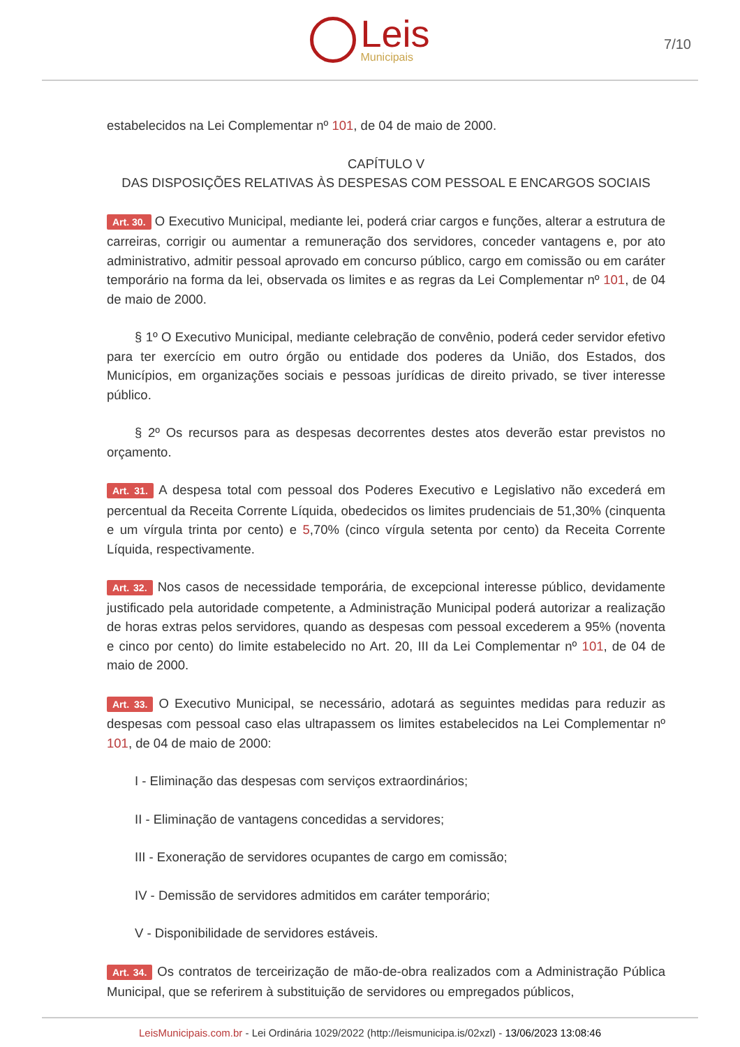Leis
Municipais
7/10
estabelecidos na Lei Complementar nº 101, de 04 de maio de 2000.
CAPÍTULO V
DAS DISPOSIÇÕES RELATIVAS ÀS DESPESAS COM PESSOAL E ENCARGOS SOCIAIS
Art. 30. O Executivo Municipal, mediante lei, poderá criar cargos e funções, alterar a estrutura de carreiras, corrigir ou aumentar a remuneração dos servidores, conceder vantagens e, por ato administrativo, admitir pessoal aprovado em concurso público, cargo em comissão ou em caráter temporário na forma da lei, observada os limites e as regras da Lei Complementar nº 101, de 04 de maio de 2000.
§ 1º O Executivo Municipal, mediante celebração de convênio, poderá ceder servidor efetivo para ter exercício em outro órgão ou entidade dos poderes da União, dos Estados, dos Municípios, em organizações sociais e pessoas jurídicas de direito privado, se tiver interesse público.
§ 2º Os recursos para as despesas decorrentes destes atos deverão estar previstos no orçamento.
Art. 31. A despesa total com pessoal dos Poderes Executivo e Legislativo não excederá em percentual da Receita Corrente Líquida, obedecidos os limites prudenciais de 51,30% (cinquenta e um vírgula trinta por cento) e 5,70% (cinco vírgula setenta por cento) da Receita Corrente Líquida, respectivamente.
Art. 32. Nos casos de necessidade temporária, de excepcional interesse público, devidamente justificado pela autoridade competente, a Administração Municipal poderá autorizar a realização de horas extras pelos servidores, quando as despesas com pessoal excederem a 95% (noventa e cinco por cento) do limite estabelecido no Art. 20, III da Lei Complementar nº 101, de 04 de maio de 2000.
Art. 33. O Executivo Municipal, se necessário, adotará as seguintes medidas para reduzir as despesas com pessoal caso elas ultrapassem os limites estabelecidos na Lei Complementar nº 101, de 04 de maio de 2000:
I - Eliminação das despesas com serviços extraordinários;
II - Eliminação de vantagens concedidas a servidores;
III - Exoneração de servidores ocupantes de cargo em comissão;
IV - Demissão de servidores admitidos em caráter temporário;
V - Disponibilidade de servidores estáveis.
Art. 34. Os contratos de terceirização de mão-de-obra realizados com a Administração Pública Municipal, que se referirem à substituição de servidores ou empregados públicos,
LeisMunicipais.com.br - Lei Ordinária 1029/2022 (http://leismunicipa.is/02xzl) - 13/06/2023 13:08:46